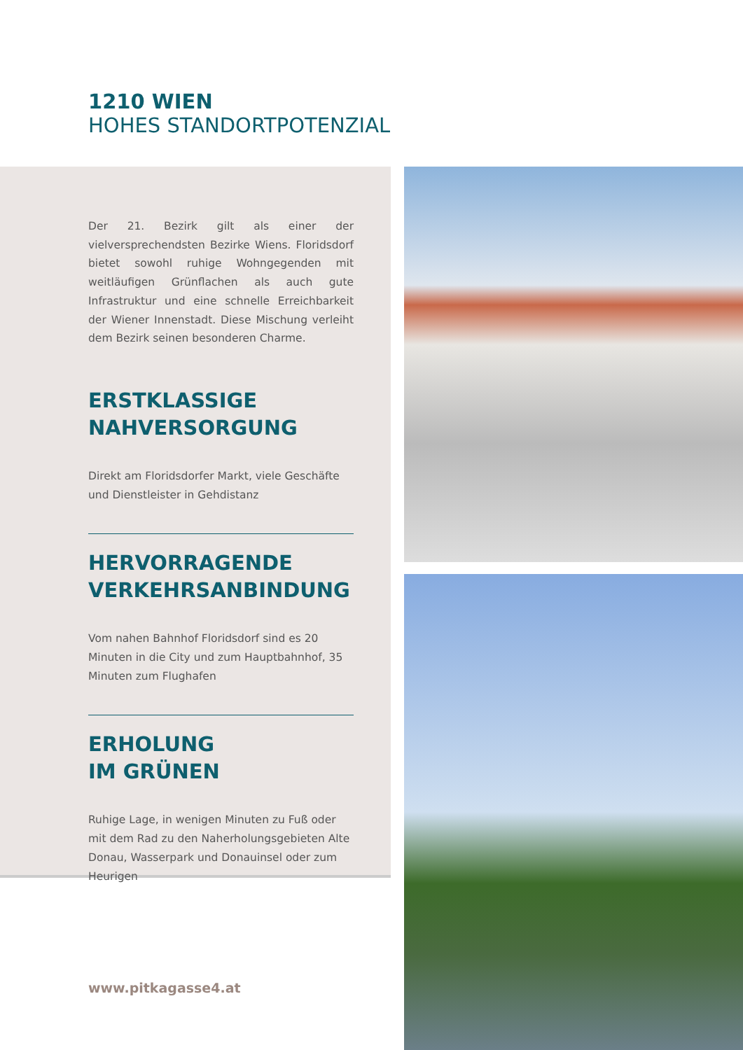1210 WIEN
HOHES STANDORTPOTENZIAL
Der 21. Bezirk gilt als einer der vielversprechendsten Bezirke Wiens. Floridsdorf bietet sowohl ruhige Wohngegenden mit weitläufigen Grünflachen als auch gute Infrastruktur und eine schnelle Erreichbarkeit der Wiener Innenstadt. Diese Mischung verleiht dem Bezirk seinen besonderen Charme.
ERSTKLASSIGE
NAHVERSORGUNG
Direkt am Floridsdorfer Markt, viele Geschäfte und Dienstleister in Gehdistanz
HERVORRAGENDE
VERKEHRSANBINDUNG
Vom nahen Bahnhof Floridsdorf sind es 20 Minuten in die City und zum Hauptbahnhof, 35 Minuten zum Flughafen
ERHOLUNG
IM GRÜNEN
Ruhige Lage, in wenigen Minuten zu Fuß oder mit dem Rad zu den Naherholungsgebieten Alte Donau, Wasserpark und Donauinsel oder zum Heurigen
www.pitkagasse4.at